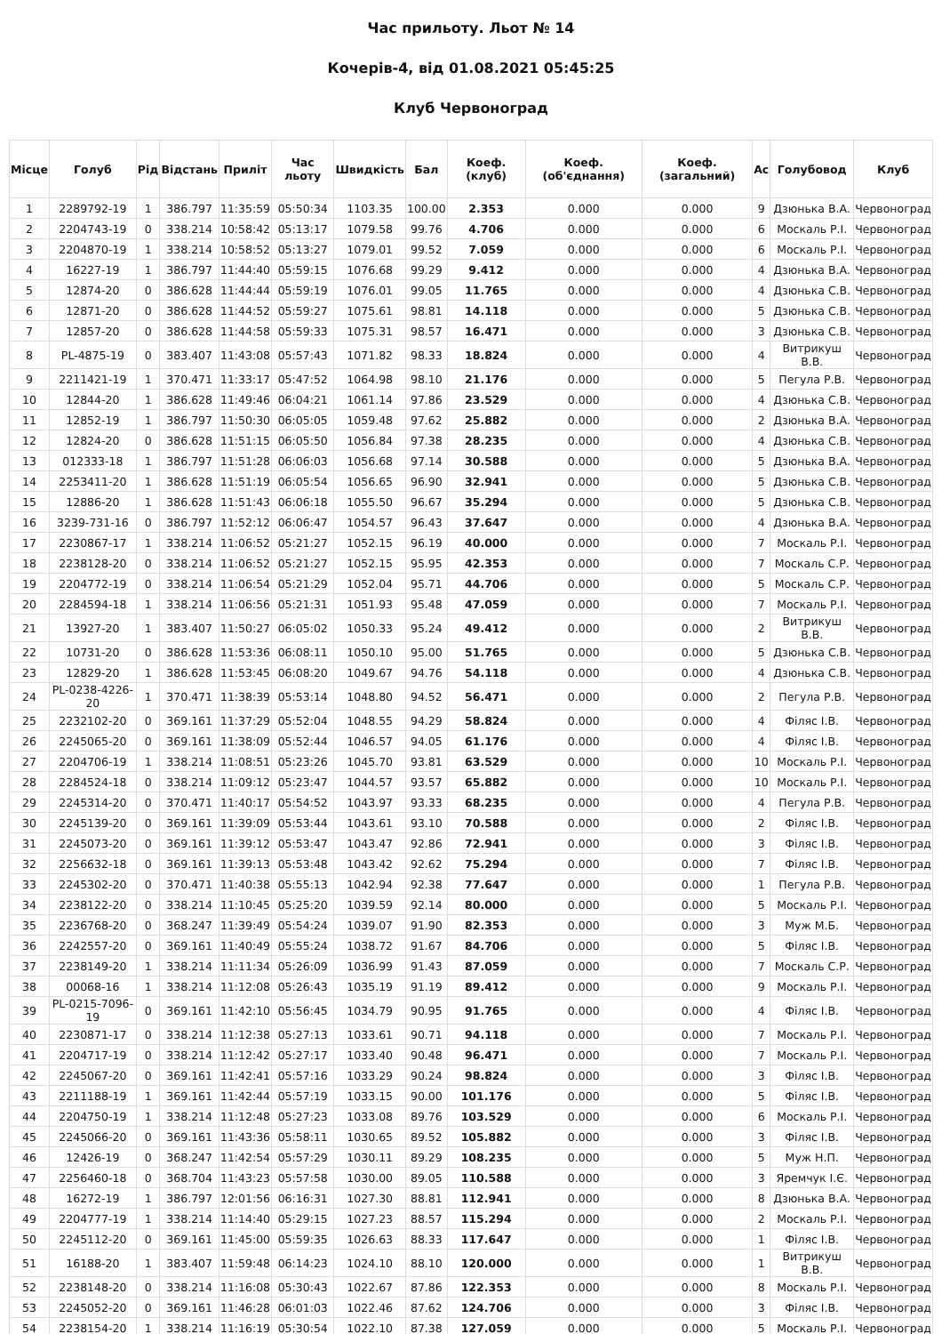Час прильоту. Льот № 14
Кочерів-4, від 01.08.2021 05:45:25
Клуб Червоноград
| Місце | Голуб | Рід | Відстань | Приліт | Час льоту | Швидкість | Бал | Коеф. (клуб) | Коеф. (об'єднання) | Коеф. (загальний) | Ас | Голубовод | Клуб |
| --- | --- | --- | --- | --- | --- | --- | --- | --- | --- | --- | --- | --- | --- |
| 1 | 2289792-19 | 1 | 386.797 | 11:35:59 | 05:50:34 | 1103.35 | 100.00 | 2.353 | 0.000 | 0.000 | 9 | Дзюнька В.А. | Червоноград |
| 2 | 2204743-19 | 0 | 338.214 | 10:58:42 | 05:13:17 | 1079.58 | 99.76 | 4.706 | 0.000 | 0.000 | 6 | Москаль Р.І. | Червоноград |
| 3 | 2204870-19 | 1 | 338.214 | 10:58:52 | 05:13:27 | 1079.01 | 99.52 | 7.059 | 0.000 | 0.000 | 6 | Москаль Р.І. | Червоноград |
| 4 | 16227-19 | 1 | 386.797 | 11:44:40 | 05:59:15 | 1076.68 | 99.29 | 9.412 | 0.000 | 0.000 | 4 | Дзюнька В.А. | Червоноград |
| 5 | 12874-20 | 0 | 386.628 | 11:44:44 | 05:59:19 | 1076.01 | 99.05 | 11.765 | 0.000 | 0.000 | 4 | Дзюнька С.В. | Червоноград |
| 6 | 12871-20 | 0 | 386.628 | 11:44:52 | 05:59:27 | 1075.61 | 98.81 | 14.118 | 0.000 | 0.000 | 5 | Дзюнька С.В. | Червоноград |
| 7 | 12857-20 | 0 | 386.628 | 11:44:58 | 05:59:33 | 1075.31 | 98.57 | 16.471 | 0.000 | 0.000 | 3 | Дзюнька С.В. | Червоноград |
| 8 | PL-4875-19 | 0 | 383.407 | 11:43:08 | 05:57:43 | 1071.82 | 98.33 | 18.824 | 0.000 | 0.000 | 4 | Витрикуш В.В. | Червоноград |
| 9 | 2211421-19 | 1 | 370.471 | 11:33:17 | 05:47:52 | 1064.98 | 98.10 | 21.176 | 0.000 | 0.000 | 5 | Пегула Р.В. | Червоноград |
| 10 | 12844-20 | 1 | 386.628 | 11:49:46 | 06:04:21 | 1061.14 | 97.86 | 23.529 | 0.000 | 0.000 | 4 | Дзюнька С.В. | Червоноград |
| 11 | 12852-19 | 1 | 386.797 | 11:50:30 | 06:05:05 | 1059.48 | 97.62 | 25.882 | 0.000 | 0.000 | 2 | Дзюнька В.А. | Червоноград |
| 12 | 12824-20 | 0 | 386.628 | 11:51:15 | 06:05:50 | 1056.84 | 97.38 | 28.235 | 0.000 | 0.000 | 4 | Дзюнька С.В. | Червоноград |
| 13 | 012333-18 | 1 | 386.797 | 11:51:28 | 06:06:03 | 1056.68 | 97.14 | 30.588 | 0.000 | 0.000 | 5 | Дзюнька В.А. | Червоноград |
| 14 | 2253411-20 | 1 | 386.628 | 11:51:19 | 06:05:54 | 1056.65 | 96.90 | 32.941 | 0.000 | 0.000 | 5 | Дзюнька С.В. | Червоноград |
| 15 | 12886-20 | 1 | 386.628 | 11:51:43 | 06:06:18 | 1055.50 | 96.67 | 35.294 | 0.000 | 0.000 | 5 | Дзюнька С.В. | Червоноград |
| 16 | 3239-731-16 | 0 | 386.797 | 11:52:12 | 06:06:47 | 1054.57 | 96.43 | 37.647 | 0.000 | 0.000 | 4 | Дзюнька В.А. | Червоноград |
| 17 | 2230867-17 | 1 | 338.214 | 11:06:52 | 05:21:27 | 1052.15 | 96.19 | 40.000 | 0.000 | 0.000 | 7 | Москаль Р.І. | Червоноград |
| 18 | 2238128-20 | 0 | 338.214 | 11:06:52 | 05:21:27 | 1052.15 | 95.95 | 42.353 | 0.000 | 0.000 | 7 | Москаль С.Р. | Червоноград |
| 19 | 2204772-19 | 0 | 338.214 | 11:06:54 | 05:21:29 | 1052.04 | 95.71 | 44.706 | 0.000 | 0.000 | 5 | Москаль С.Р. | Червоноград |
| 20 | 2284594-18 | 1 | 338.214 | 11:06:56 | 05:21:31 | 1051.93 | 95.48 | 47.059 | 0.000 | 0.000 | 7 | Москаль Р.І. | Червоноград |
| 21 | 13927-20 | 1 | 383.407 | 11:50:27 | 06:05:02 | 1050.33 | 95.24 | 49.412 | 0.000 | 0.000 | 2 | Витрикуш В.В. | Червоноград |
| 22 | 10731-20 | 0 | 386.628 | 11:53:36 | 06:08:11 | 1050.10 | 95.00 | 51.765 | 0.000 | 0.000 | 5 | Дзюнька С.В. | Червоноград |
| 23 | 12829-20 | 1 | 386.628 | 11:53:45 | 06:08:20 | 1049.67 | 94.76 | 54.118 | 0.000 | 0.000 | 4 | Дзюнька С.В. | Червоноград |
| 24 | PL-0238-4226-20 | 1 | 370.471 | 11:38:39 | 05:53:14 | 1048.80 | 94.52 | 56.471 | 0.000 | 0.000 | 2 | Пегула Р.В. | Червоноград |
| 25 | 2232102-20 | 0 | 369.161 | 11:37:29 | 05:52:04 | 1048.55 | 94.29 | 58.824 | 0.000 | 0.000 | 4 | Філяс І.В. | Червоноград |
| 26 | 2245065-20 | 0 | 369.161 | 11:38:09 | 05:52:44 | 1046.57 | 94.05 | 61.176 | 0.000 | 0.000 | 4 | Філяс І.В. | Червоноград |
| 27 | 2204706-19 | 1 | 338.214 | 11:08:51 | 05:23:26 | 1045.70 | 93.81 | 63.529 | 0.000 | 0.000 | 10 | Москаль Р.І. | Червоноград |
| 28 | 2284524-18 | 0 | 338.214 | 11:09:12 | 05:23:47 | 1044.57 | 93.57 | 65.882 | 0.000 | 0.000 | 10 | Москаль Р.І. | Червоноград |
| 29 | 2245314-20 | 0 | 370.471 | 11:40:17 | 05:54:52 | 1043.97 | 93.33 | 68.235 | 0.000 | 0.000 | 4 | Пегула Р.В. | Червоноград |
| 30 | 2245139-20 | 0 | 369.161 | 11:39:09 | 05:53:44 | 1043.61 | 93.10 | 70.588 | 0.000 | 0.000 | 2 | Філяс І.В. | Червоноград |
| 31 | 2245073-20 | 0 | 369.161 | 11:39:12 | 05:53:47 | 1043.47 | 92.86 | 72.941 | 0.000 | 0.000 | 3 | Філяс І.В. | Червоноград |
| 32 | 2256632-18 | 0 | 369.161 | 11:39:13 | 05:53:48 | 1043.42 | 92.62 | 75.294 | 0.000 | 0.000 | 7 | Філяс І.В. | Червоноград |
| 33 | 2245302-20 | 0 | 370.471 | 11:40:38 | 05:55:13 | 1042.94 | 92.38 | 77.647 | 0.000 | 0.000 | 1 | Пегула Р.В. | Червоноград |
| 34 | 2238122-20 | 0 | 338.214 | 11:10:45 | 05:25:20 | 1039.59 | 92.14 | 80.000 | 0.000 | 0.000 | 5 | Москаль Р.І. | Червоноград |
| 35 | 2236768-20 | 0 | 368.247 | 11:39:49 | 05:54:24 | 1039.07 | 91.90 | 82.353 | 0.000 | 0.000 | 3 | Муж М.Б. | Червоноград |
| 36 | 2242557-20 | 0 | 369.161 | 11:40:49 | 05:55:24 | 1038.72 | 91.67 | 84.706 | 0.000 | 0.000 | 5 | Філяс І.В. | Червоноград |
| 37 | 2238149-20 | 1 | 338.214 | 11:11:34 | 05:26:09 | 1036.99 | 91.43 | 87.059 | 0.000 | 0.000 | 7 | Москаль С.Р. | Червоноград |
| 38 | 00068-16 | 1 | 338.214 | 11:12:08 | 05:26:43 | 1035.19 | 91.19 | 89.412 | 0.000 | 0.000 | 9 | Москаль Р.І. | Червоноград |
| 39 | PL-0215-7096-19 | 0 | 369.161 | 11:42:10 | 05:56:45 | 1034.79 | 90.95 | 91.765 | 0.000 | 0.000 | 4 | Філяс І.В. | Червоноград |
| 40 | 2230871-17 | 0 | 338.214 | 11:12:38 | 05:27:13 | 1033.61 | 90.71 | 94.118 | 0.000 | 0.000 | 7 | Москаль Р.І. | Червоноград |
| 41 | 2204717-19 | 0 | 338.214 | 11:12:42 | 05:27:17 | 1033.40 | 90.48 | 96.471 | 0.000 | 0.000 | 7 | Москаль Р.І. | Червоноград |
| 42 | 2245067-20 | 0 | 369.161 | 11:42:41 | 05:57:16 | 1033.29 | 90.24 | 98.824 | 0.000 | 0.000 | 3 | Філяс І.В. | Червоноград |
| 43 | 2211188-19 | 1 | 369.161 | 11:42:44 | 05:57:19 | 1033.15 | 90.00 | 101.176 | 0.000 | 0.000 | 5 | Філяс І.В. | Червоноград |
| 44 | 2204750-19 | 1 | 338.214 | 11:12:48 | 05:27:23 | 1033.08 | 89.76 | 103.529 | 0.000 | 0.000 | 6 | Москаль Р.І. | Червоноград |
| 45 | 2245066-20 | 0 | 369.161 | 11:43:36 | 05:58:11 | 1030.65 | 89.52 | 105.882 | 0.000 | 0.000 | 3 | Філяс І.В. | Червоноград |
| 46 | 12426-19 | 0 | 368.247 | 11:42:54 | 05:57:29 | 1030.11 | 89.29 | 108.235 | 0.000 | 0.000 | 5 | Муж Н.П. | Червоноград |
| 47 | 2256460-18 | 0 | 368.704 | 11:43:23 | 05:57:58 | 1030.00 | 89.05 | 110.588 | 0.000 | 0.000 | 3 | Яремчук І.Є. | Червоноград |
| 48 | 16272-19 | 1 | 386.797 | 12:01:56 | 06:16:31 | 1027.30 | 88.81 | 112.941 | 0.000 | 0.000 | 8 | Дзюнька В.А. | Червоноград |
| 49 | 2204777-19 | 1 | 338.214 | 11:14:40 | 05:29:15 | 1027.23 | 88.57 | 115.294 | 0.000 | 0.000 | 2 | Москаль Р.І. | Червоноград |
| 50 | 2245112-20 | 0 | 369.161 | 11:45:00 | 05:59:35 | 1026.63 | 88.33 | 117.647 | 0.000 | 0.000 | 1 | Філяс І.В. | Червоноград |
| 51 | 16188-20 | 1 | 383.407 | 11:59:48 | 06:14:23 | 1024.10 | 88.10 | 120.000 | 0.000 | 0.000 | 1 | Витрикуш В.В. | Червоноград |
| 52 | 2238148-20 | 0 | 338.214 | 11:16:08 | 05:30:43 | 1022.67 | 87.86 | 122.353 | 0.000 | 0.000 | 8 | Москаль Р.І. | Червоноград |
| 53 | 2245052-20 | 0 | 369.161 | 11:46:28 | 06:01:03 | 1022.46 | 87.62 | 124.706 | 0.000 | 0.000 | 3 | Філяс І.В. | Червоноград |
| 54 | 2238154-20 | 1 | 338.214 | 11:16:19 | 05:30:54 | 1022.10 | 87.38 | 127.059 | 0.000 | 0.000 | 5 | Москаль Р.І. | Червоноград |